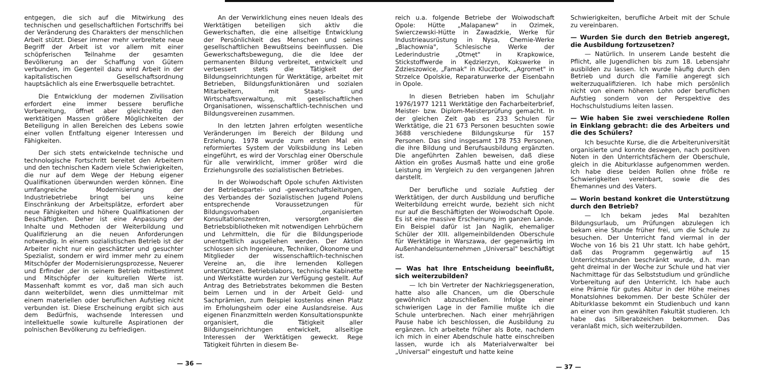entgegen, die sich auf die Mitwirkung des technischen und gesellschaftlichen Fortschriffs bei der Veränderung des Charakters der menschlichen Arbeit stützt. Dieser immer mehr verbreitete neue Begriff der Arbeit ist vor allem mit einer schöpferischen Teilnahme der gesamten Bevölkerung an der Schaffung von Gütern verbunden, im Gegenteil dazu wird Arbeit in der kapitalistischen Gesellschaftsordnung hauptsächlich als eine Erwerbsquelle betrachtet.
Die Entwicklung der modernen Zivilisation erfordert eine immer bessere berufliche Vorbereitung, öffnet aber gleichzeitig den werktätigen Massen größere Möglichkeiten der Beteiligung in allen Bereichen des Lebens sowie einer vollen Entfaltung eigener Interessen und Fähigkeiten.
Der sich stets entwickelnde technische und technologische Fortschritt bereitet den Arbeitern und den technischen Kadern viele Schwierigkeiten, die nur auf dem Wege der Hebung eigener Qualifikationen überwunden werden können. Eine umfangreiche Modernisierung der Industriebetriebe bringt bei uns keine Einschränkung der Arbeitsplätze, erfordert aber neue Fähigkeiten und höhere Qualifikationen der Beschäftigten. Deher ist eine Anpassung der Inhalte und Methoden der Weiterbildung und Qualifizierung an die neuen Anforderungen notwendig. In einem sozialistischen Betrieb ist der Arbeiter nicht nur ein geschätzter und gesuchter Spezialist, sondern er wird immer mehr zu einem Mitschöpfer der Modernisierungsprozesse, Neuerer und Erfinder ,der in seinem Betrieb mitbestimmt und Mitschöpfer der kulturellen Werte ist. Massenhaft kommt es vor, daß man sich auch dann weiterbildet, wenn dies unmittelmar mit einem materiellen oder beruflichen Aufstieg nicht verbunden ist. Diese Erscheinung ergibt sich aus dem Bedürfnis, wachsende Interessen und intellektuelle sowie kulturelle Aspirationen der polnischen Bevölkerung zu befriedigen.
An der Verwirklichung eines neuen Ideals des Werktätigen beteiligen sich aktiv die Gewerkschaften, die eine allseitige Entwicklung der Persönlichkeit des Menschen und seines gesellschaftlichen Bewußtseins beeinflussen. Die Gewerkschaftsbewegung, die die Idee der permanenten Bildung verbreitet, entwickelt und verbessert stets die Tätigkeit der Bildungseinrichtungen für Werktätige, arbeitet mit Betrieben, Bildungsfunktionären und sozialen Mitarbeitern, mit Staats- und Wirtschaftsverwaltung, mit gesellschaftlichen Organisationen, wissenschaftlich-technischen und Bildungsvereinen zusammen.
In den letzten Jahren erfolgten wesentliche Veränderungen im Bereich der Bildung und Erziehung. 1978 wurde zum ersten Mal ein reformiertes System der Volksbildung ins Leben eingeführt, es wird der Vorschlag einer Oberschule für alle verwirklicht, immer größer wird die Erziehungsrolle des sozialistischen Betriebes.
In der Woiwodschaft Opole schufen Aktivisten der Betriebspartei- und -gewerkschaftsleitungen, des Verbandes der Sozialistischen Jugend Polens entsprechende Voraussetzungen für Bildungsvorhaben ,organisierten Konsultationszentren, versorgten die Betriebsbibliotheken mit notwendigen Lehrbüchern und Lehrmitteln, die für die Bildungsperiode unentgeltlich ausgeliehen werden. Der Aktion schlossen sich Ingenieure, Techniker, Ökonome und Mitglieder der wissenschaftlich-technischen Vereine an, die ihre lernenden Kollegen unterstützen. Betriebslabors, technische Kabinette und Werkstätte wurden zur Verfügung gestellt. Auf Antrag des Betriebstrates bekommen die Besten beim Lernen und in der Arbeit Geld- und Sachprämien, zum Beispiel kostenlos einen Platz im Erholungsheim oder eine Auslandsreise. Aus eigenen Finanzmitteln werden Konsultationspunkte organisiert, die Tätigkeit aller Bildungseinrichtungen entwickelt, allseitige Interessen der Werktätigen geweckt. Rege Tätigkeit führten in diesem Be-
— 36 —
reich u.a. folgende Betriebe der Woiwodschaft Opole: Hütte „Malapanew" in Ozimek, Swierczewski-Hütte in Zawadzkie, Werke für Industrieausrüstung in Nysa, Chemie-Werke „Blachownia", Schlesische Werke der Lederindustrie „Otmęt" in Krapkowice, Stickstoffwerde in Kędzierzyn, Kokswerke in Zdzieszowice, „Famak" in Kluczbork, „Agromet" in Strzelce Opolskie, Reparaturwerke der Eisenbahn in Opole.
In diesen Betrieben haben im Schuljahr 1976/1977 1211 Werktätige den Facharbeiterbrief, Meister- bzw. Diplom-Meisterprüfung gemacht. In der gleichen Zeit gab es 233 Schulen für Werktätige, die 21 673 Personen besuchten sowie 3688 verschiedene Bildungskurse für 157 Personen. Das sind insgesamt 178 753 Personen, die ihre Bildung und Berufsausbildung ergänzten. Die angeführten Zahlen beweisen, daß diese Aktion ein großes Ausmaß hatte und eine große Leistung im Vergleich zu den vergangenen Jahren darstellt.
Der berufliche und soziale Aufstieg der Werktätigen, der durch Ausbildung und berufliche Weiterbildung erreicht wurde, bezieht sich nicht nur auf die Beschäftigten der Woiwodschaft Opole. Es ist eine massive Erscheinung im ganzen Lande. Ein Beispiel dafür ist Jan Naglik, ehemaliger Schüler der XIII. allgemeinbildenden Oberschule für Werktätige in Warszawa, der gegenwärtig im Außenhandelsunternehmen „Universal" beschäftigt ist.
— Was hat Ihre Entscheidung beeinflußt, sich weiterzubilden?
— Ich bin Vertreter der Nachkriegsgeneration, hatte also alle Chancen, um die Oberschule gewöhnlich abzuschließen. Infolge einer schwierigen Lage in der Familie mußte ich die Schule unterbrechen. Nach einer mehrjährigen Pause habe ich beschlossen, die Ausbildung zu ergänzen. Ich arbeitete früher als Bote, nachdem ich mich in einer Abendschule hatte einschreiben lassen, wurde ich als Materialverwalter bei „Universal" eingestuft und hatte keine
Schwierigkeiten, berufliche Arbeit mit der Schule zu vereinbaren.
— Wurden Sie durch den Betrieb angeregt, die Ausbildung fortzusetzen?
— Natürlich. In unserem Lande besteht die Pflicht, alle Jugendlichen bis zum 18. Lebensjahr ausbilden zu lassen. Ich wurde häufig durch den Betrieb und durch die Familie angeregt sich weiterzuqualifizieren. Ich habe mich persönlich nicht von einem höheren Lohn oder beruflichen Aufstieg sondern von der Perspektive des Hochschulstudiums leiten lassen.
— Wie haben Sie zwei verschiedene Rollen in Einklang gebracht: die des Arbeiters und die des Schülers?
Ich besuchte Kurse, die die Arbeiteruniversität organisierte und konnte deswegen, nach positiven Noten in den Unterrichtsfächern der Oberschule, gleich in die Abiturklasse aufgenommen werden. Ich habe diese beiden Rollen ohne fröße re Schwierigkeiten vereinbart, sowie die des Ehemannes und des Vaters.
— Worin bestand konkret die Unterstützung durch den Betrieb?
— Ich bekam jedes Mal bezahlten Bildungsurlaub, um Prüfungen abzulegen ich bekam eine Stunde früher frei, um die Schule zu besuchen. Der Unterricht fand viermal in der Woche von 16 bis 21 Uhr statt. Ich habe gehört, daß das Programm gegenwärtig auf 15 Unterrichtsstunden beschränkt wurde, d.h. man geht dreimal in der Woche zur Schule und hat vier Nachmittage für das Selbststudium und gründliche Vorbereitung auf den Unterricht. Ich habe auch eine Prämie für gutes Abitur in der Höhe meines Monatslohnes bekommen. Der beste Schüler der Abiturklasse bekommt ein Studienbuch und kann an einer von ihm gewählten Fakultät studieren. Ich habe das Silberabzeichen bekommen. Das veranlaßt mich, sich weiterzubilden.
— 37 —